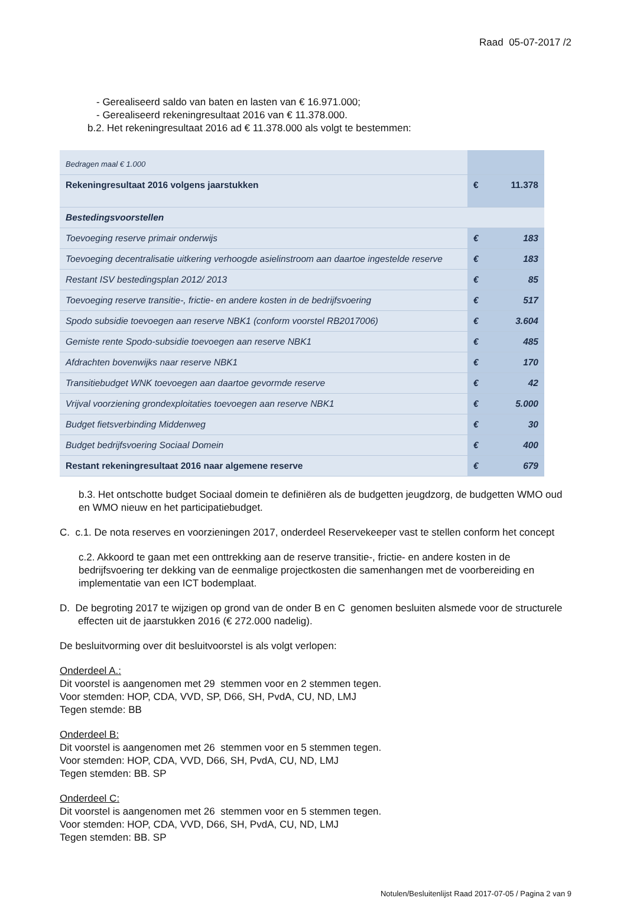Raad 05-07-2017 /2
- Gerealiseerd saldo van baten en lasten van € 16.971.000;
- Gerealiseerd rekeningresultaat 2016 van € 11.378.000.
b.2. Het rekeningresultaat 2016 ad € 11.378.000 als volgt te bestemmen:
| Bedragen maal € 1.000 | | |
| Rekeningresultaat 2016 volgens jaarstukken | € | 11.378 |
| Bestedingsvoorstellen | | |
| Toevoeging reserve primair onderwijs | € | 183 |
| Toevoeging decentralisatie uitkering verhoogde asielinstroom aan daartoe ingestelde reserve | € | 183 |
| Restant ISV bestedingsplan 2012/ 2013 | € | 85 |
| Toevoeging reserve transitie-, frictie- en andere kosten in de bedrijfsvoering | € | 517 |
| Spodo subsidie toevoegen aan reserve NBK1 (conform voorstel RB2017006) | € | 3.604 |
| Gemiste rente Spodo-subsidie toevoegen aan reserve NBK1 | € | 485 |
| Afdrachten bovenwijks naar reserve NBK1 | € | 170 |
| Transitiebudget WNK toevoegen aan daartoe gevormde reserve | € | 42 |
| Vrijval voorziening grondexploitaties toevoegen aan reserve NBK1 | € | 5.000 |
| Budget fietsverbinding Middenweg | € | 30 |
| Budget bedrijfsvoering Sociaal Domein | € | 400 |
| Restant rekeningresultaat 2016 naar algemene reserve | € | 679 |
b.3. Het ontschotte budget Sociaal domein te definiëren als de budgetten jeugdzorg, de budgetten WMO oud en WMO nieuw en het participatiebudget.
C. c.1. De nota reserves en voorzieningen 2017, onderdeel Reservekeeper vast te stellen conform het concept
c.2. Akkoord te gaan met een onttrekking aan de reserve transitie-, frictie- en andere kosten in de bedrijfsvoering ter dekking van de eenmalige projectkosten die samenhangen met de voorbereiding en implementatie van een ICT bodemplaat.
D. De begroting 2017 te wijzigen op grond van de onder B en C genomen besluiten alsmede voor de structurele effecten uit de jaarstukken 2016 (€ 272.000 nadelig).
De besluitvorming over dit besluitvoorstel is als volgt verlopen:
Onderdeel A.:
Dit voorstel is aangenomen met 29 stemmen voor en 2 stemmen tegen.
Voor stemden: HOP, CDA, VVD, SP, D66, SH, PvdA, CU, ND, LMJ
Tegen stemde: BB
Onderdeel B:
Dit voorstel is aangenomen met 26 stemmen voor en 5 stemmen tegen.
Voor stemden: HOP, CDA, VVD, D66, SH, PvdA, CU, ND, LMJ
Tegen stemden: BB. SP
Onderdeel C:
Dit voorstel is aangenomen met 26 stemmen voor en 5 stemmen tegen.
Voor stemden: HOP, CDA, VVD, D66, SH, PvdA, CU, ND, LMJ
Tegen stemden: BB. SP
Notulen/Besluitenlijst Raad 2017-07-05 / Pagina 2 van 9